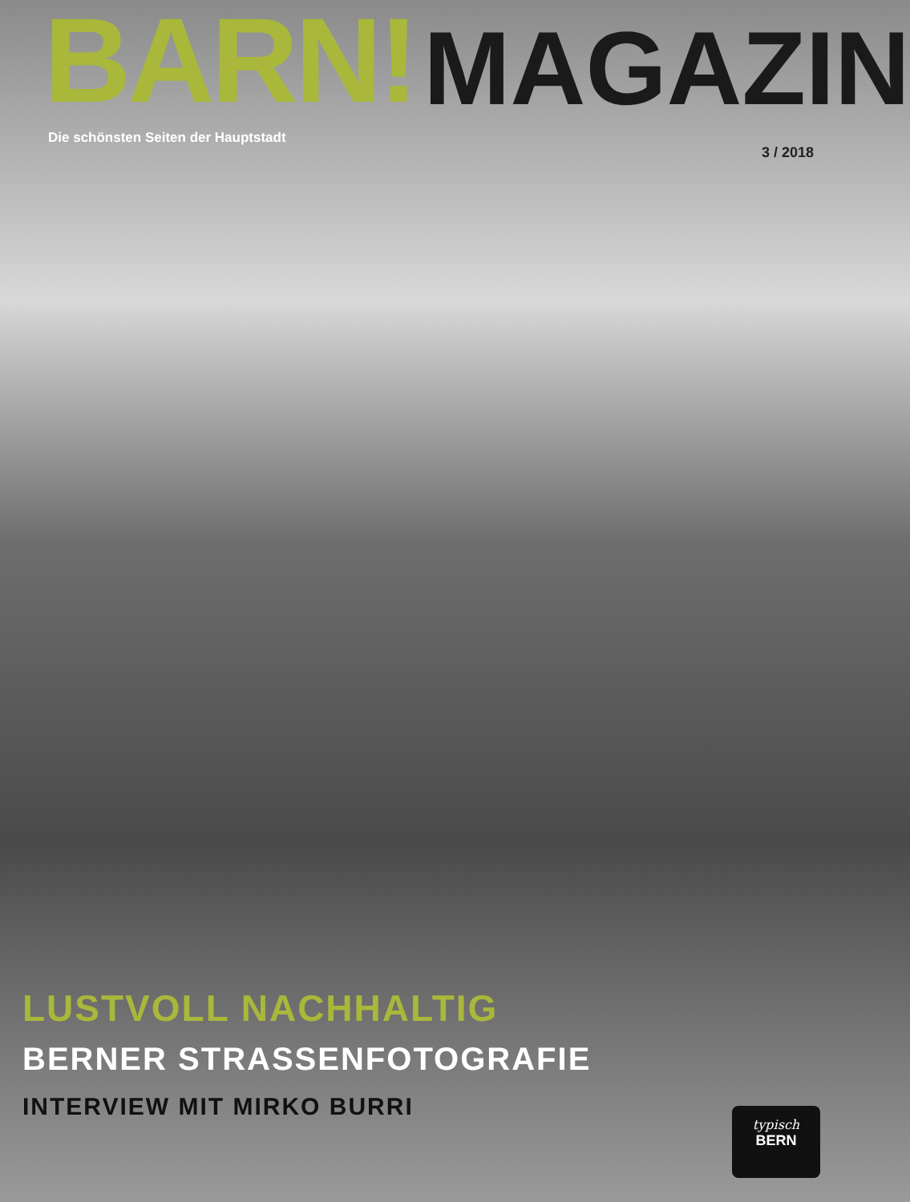BARN! MAGAZIN
Die schönsten Seiten der Hauptstadt 3 / 2018
LUSTVOLL NACHHALTIG
BERNER STRASSENFOTOGRAFIE
INTERVIEW MIT MIRKO BURRI
typisch
BERN